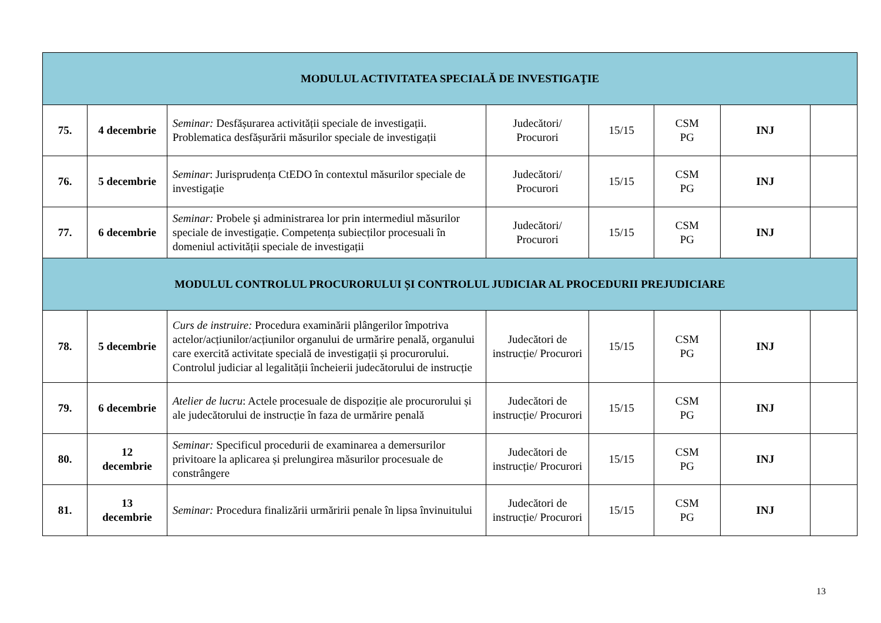| MODULUL ACTIVITATEA SPECIALĂ DE INVESTIGAŢIE | | | | | | | |
| 75. | 4 decembrie | Seminar: Desfășurarea activității speciale de investigații. Problematica desfășurării măsurilor speciale de investigații | Judecători/ Procurori | 15/15 | CSM PG | INJ | |
| 76. | 5 decembrie | Seminar : Jurisprudența CtEDO în contextul măsurilor speciale de investigație | Judecători/ Procurori | 15/15 | CSM PG | INJ | |
| 77. | 6 decembrie | Seminar: Probele şi administrarea lor prin intermediul măsurilor speciale de investigație. Competența subiecților procesuali în domeniul activității speciale de investigații | Judecători/ Procurori | 15/15 | CSM PG | INJ | |
| MODULUL CONTROLUL PROCURORULUI ȘI CONTROLUL JUDICIAR AL PROCEDURII PREJUDICIARE | | | | | | | |
| 78. | 5 decembrie | Curs de instruire: Procedura examinării plângerilor împotriva actelor/acțiunilor/acțiunilor organului de urmărire penală, organului care exercită activitate specială de investigații și procurorului. Controlul judiciar al legalității încheierii judecătorului de instrucție | Judecători de instrucție/ Procurori | 15/15 | CSM PG | INJ | |
| 79. | 6 decembrie | Atelier de lucru : Actele procesuale de dispoziție ale procurorului și ale judecătorului de instrucție în faza de urmărire penală | Judecători de instrucție/ Procurori | 15/15 | CSM PG | INJ | |
| 80. | 12 decembrie | Seminar: Specificul procedurii de examinarea a demersurilor privitoare la aplicarea și prelungirea măsurilor procesuale de constrângere | Judecători de instrucție/ Procurori | 15/15 | CSM PG | INJ | |
| 81. | 13 decembrie | Seminar: Procedura finalizării urmăririi penale în lipsa învinuitului | Judecători de instrucție/ Procurori | 15/15 | CSM PG | INJ | |
13